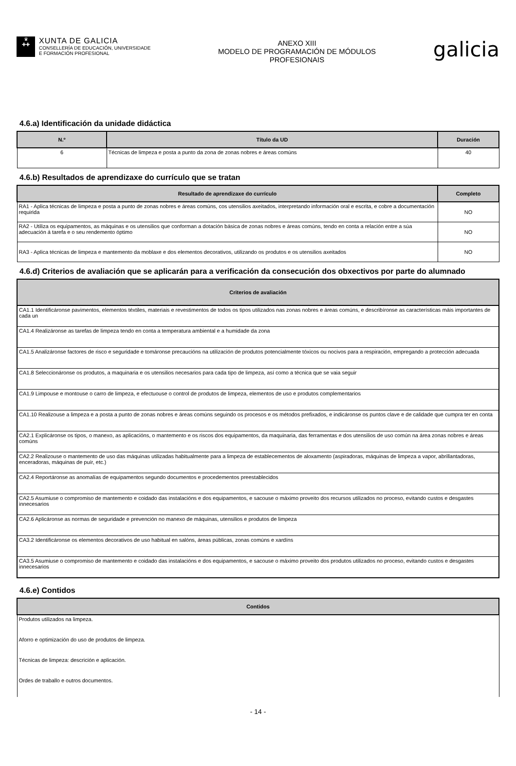♛
✚✚
XUNTA DE GALICIA
CONSELLERÍA DE EDUCACIÓN, UNIVERSIDADE
E FORMACIÓN PROFESIONAL
ANEXO XIII
MODELO DE PROGRAMACIÓN DE MÓDULOS
PROFESIONAIS
galicia
4.6.a) Identificación da unidade didáctica
| N.º | Título da UD | Duración |
| --- | --- | --- |
| 6 | Técnicas de limpeza e posta a punto da zona de zonas nobres e áreas comúns | 40 |
4.6.b) Resultados de aprendizaxe do currículo que se tratan
| Resultado de aprendizaxe do currículo | Completo |
| --- | --- |
| RA1 - Aplica técnicas de limpeza e posta a punto de zonas nobres e áreas comúns, cos utensilios axeitados, interpretando información oral e escrita, e cobre a documentación requirida | NO |
| RA2 - Utiliza os equipamentos, as máquinas e os utensilios que conforman a dotación básica de zonas nobres e áreas comúns, tendo en conta a relación entre a súa adecuación á tarefa e o seu rendemento óptimo | NO |
| RA3 - Aplica técnicas de limpeza e mantemento da moblaxe e dos elementos decorativos, utilizando os produtos e os utensilios axeitados | NO |
4.6.d) Criterios de avaliación que se aplicarán para a verificación da consecución dos obxectivos por parte do alumnado
| Criterios de avaliación |
| --- |
| CA1.1 Identificáronse pavimentos, elementos téxtiles, materiais e revestimentos de todos os tipos utilizados nas zonas nobres e áreas comúns, e describíronse as características máis importantes de cada un |
| CA1.4 Realizáronse as tarefas de limpeza tendo en conta a temperatura ambiental e a humidade da zona |
| CA1.5 Analizáronse factores de risco e seguridade e tomáronse precaucións na utilización de produtos potencialmente tóxicos ou nocivos para a respiración, empregando a protección adecuada |
| CA1.8 Seleccionáronse os produtos, a maquinaria e os utensilios necesarios para cada tipo de limpeza, así como a técnica que se vaia seguir |
| CA1.9 Limpouse e montouse o carro de limpeza, e efectuouse o control de produtos de limpeza, elementos de uso e produtos complementarios |
| CA1.10 Realizouse a limpeza e a posta a punto de zonas nobres e áreas comúns seguindo os procesos e os métodos prefixados, e indicáronse os puntos clave e de calidade que cumpra ter en conta |
| CA2.1 Explicáronse os tipos, o manexo, as aplicacións, o mantemento e os riscos dos equipamentos, da maquinaria, das ferramentas e dos utensilios de uso común na área zonas nobres e áreas comúns |
| CA2.2 Realizouse o mantemento de uso das máquinas utilizadas habitualmente para a limpeza de establecementos de aloxamento (aspiradoras, máquinas de limpeza a vapor, abrillantadoras, enceradoras, máquinas de puír, etc.) |
| CA2.4 Reportáronse as anomalías de equipamentos segundo documentos e procedementos preestablecidos |
| CA2.5 Asumiuse o compromiso de mantemento e coidado das instalacións e dos equipamentos, e sacouse o máximo proveito dos recursos utilizados no proceso, evitando custos e desgastes innecesarios |
| CA2.6 Aplicáronse as normas de seguridade e prevención no manexo de máquinas, utensilios e produtos de limpeza |
| CA3.2 Identificáronse os elementos decorativos de uso habitual en salóns, áreas públicas, zonas comúns e xardíns |
| CA3.5 Asumiuse o compromiso de mantemento e coidado das instalacións e dos equipamentos, e sacouse o máximo proveito dos produtos utilizados no proceso, evitando custos e desgastes innecesarios |
4.6.e) Contidos
| Contidos |
| --- |
| Produtos utilizados na limpeza. |
| Aforro e optimización do uso de produtos de limpeza. |
| Técnicas de limpeza: descrición e aplicación. |
| Ordes de traballo e outros documentos. |
- 14 -